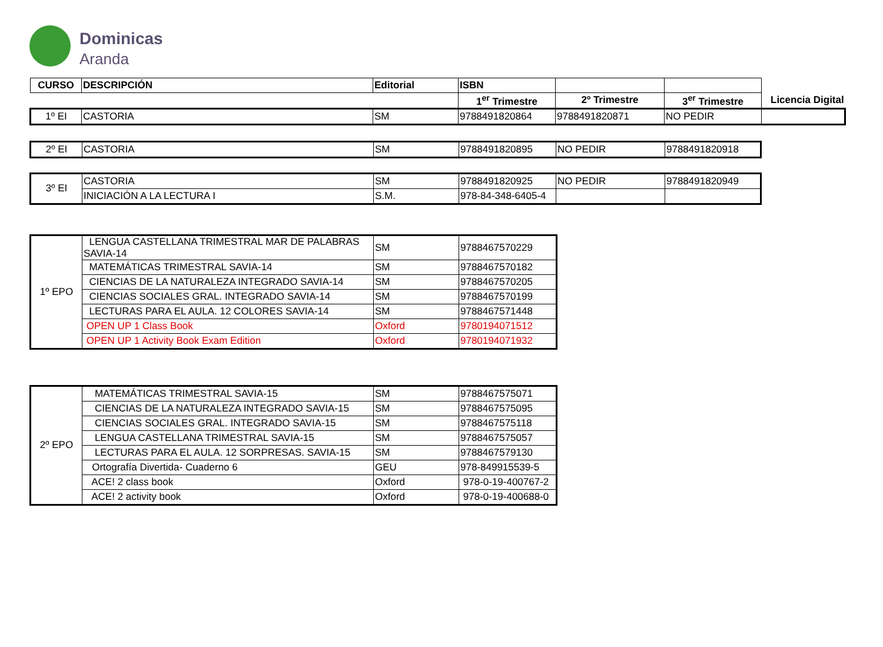Dominicas
Aranda
| CURSO | DESCRIPCIÓN | Editorial | ISBN | | | |
| | | | 1<sup>er</sup> Trimestre | 2º Trimestre | 3<sup>er</sup> Trimestre | Licencia Digital |
| 1º EI | CASTORIA | SM | 9788491820864 | 9788491820871 | NO PEDIR | |
| 2º EI | CASTORIA | SM | 9788491820895 | NO PEDIR | 9788491820918 |
| 3º EI | CASTORIA | SM | 9788491820925 | NO PEDIR | 9788491820949 |
| | INICIACIÓN A LA LECTURA I | S.M. | 978-84-348-6405-4 | | |
| 1º EPO | LENGUA CASTELLANA TRIMESTRAL MAR DE PALABRAS SAVIA-14 | SM | 9788467570229 |
| | MATEMÁTICAS TRIMESTRAL SAVIA-14 | SM | 9788467570182 |
| | CIENCIAS DE LA NATURALEZA INTEGRADO SAVIA-14 | SM | 9788467570205 |
| | CIENCIAS SOCIALES GRAL. INTEGRADO SAVIA-14 | SM | 9788467570199 |
| | LECTURAS PARA EL AULA. 12 COLORES SAVIA-14 | SM | 9788467571448 |
| | OPEN UP 1 Class Book | Oxford | 9780194071512 |
| | OPEN UP 1 Activity Book Exam Edition | Oxford | 9780194071932 |
| 2º EPO | MATEMÁTICAS TRIMESTRAL SAVIA-15 | SM | 9788467575071 |
| | CIENCIAS DE LA NATURALEZA INTEGRADO SAVIA-15 | SM | 9788467575095 |
| | CIENCIAS SOCIALES GRAL. INTEGRADO SAVIA-15 | SM | 9788467575118 |
| | LENGUA CASTELLANA TRIMESTRAL SAVIA-15 | SM | 9788467575057 |
| | LECTURAS PARA EL AULA. 12 SORPRESAS. SAVIA-15 | SM | 9788467579130 |
| | Ortografía Divertida- Cuaderno 6 | GEU | 978-849915539-5 |
| | ACE! 2 class book | Oxford | 978-0-19-400767-2 |
| | ACE! 2 activity book | Oxford | 978-0-19-400688-0 |